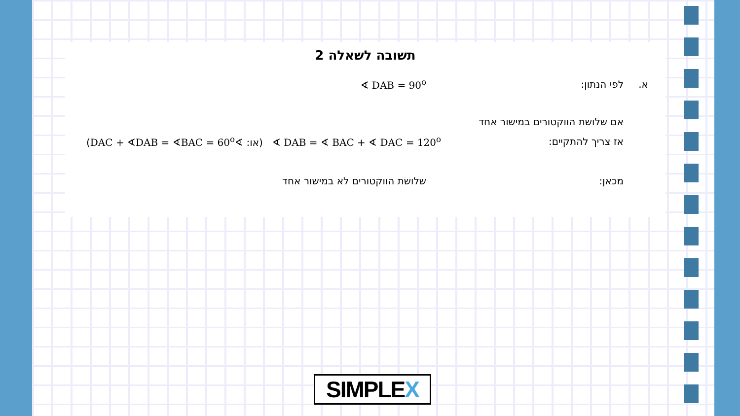תשובה לשאלה 2
א. לפי הנתון: ∢ DAB = 90<sup>o</sup>
אם שלושת הווקטורים במישור אחד
אז צריך להתקיים: ∢ DAB = ∢ BAC + ∢ DAC = 120<sup>o</sup> (או: ∢DAC + ∢DAB = ∢BAC = 60<sup>o</sup>)
מכאן: שלושת הווקטורים לא במישור אחד
SIMPLEX